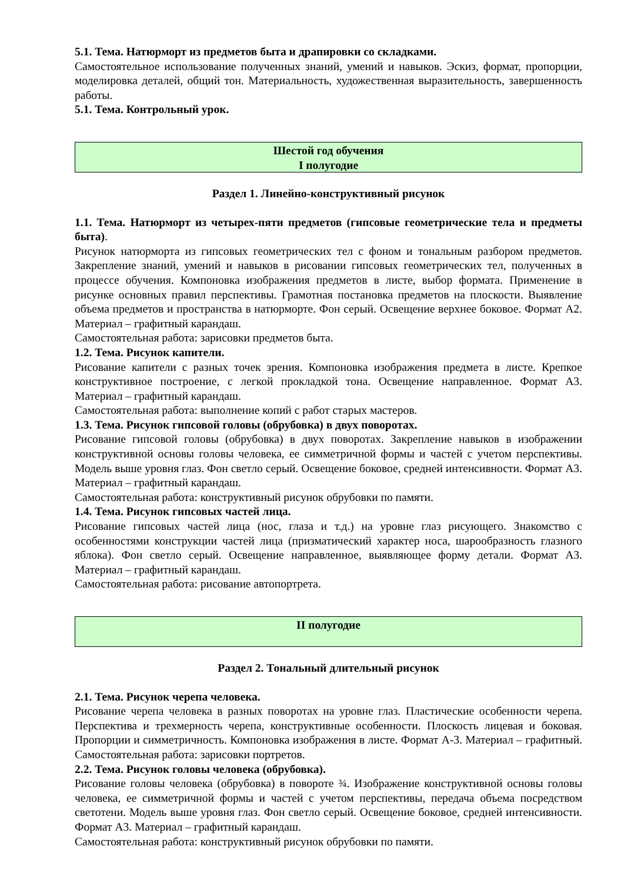5.1. Тема. Натюрморт из предметов быта и драпировки со складками.
Самостоятельное использование полученных знаний, умений и навыков. Эскиз, формат, пропорции, моделировка деталей, общий тон. Материальность, художественная выразительность, завершенность работы.
5.1. Тема. Контрольный урок.
Шестой год обучения
I полугодие
Раздел 1. Линейно-конструктивный рисунок
1.1. Тема. Натюрморт из четырех-пяти предметов (гипсовые геометрические тела и предметы быта).
Рисунок натюрморта из гипсовых геометрических тел с фоном и тональным разбором предметов. Закрепление знаний, умений и навыков в рисовании гипсовых геометрических тел, полученных в процессе обучения. Компоновка изображения предметов в листе, выбор формата. Применение в рисунке основных правил перспективы. Грамотная постановка предметов на плоскости. Выявление объема предметов и пространства в натюрморте. Фон серый. Освещение верхнее боковое. Формат А2. Материал – графитный карандаш.
Самостоятельная работа: зарисовки предметов быта.
1.2. Тема. Рисунок капители.
Рисование капители с разных точек зрения. Компоновка изображения предмета в листе. Крепкое конструктивное построение, с легкой прокладкой тона. Освещение направленное. Формат А3. Материал – графитный карандаш.
Самостоятельная работа: выполнение копий с работ старых мастеров.
1.3. Тема. Рисунок гипсовой головы (обрубовка) в двух поворотах.
Рисование гипсовой головы (обрубовка) в двух поворотах. Закрепление навыков в изображении конструктивной основы головы человека, ее симметричной формы и частей с учетом перспективы. Модель выше уровня глаз. Фон светло серый. Освещение боковое, средней интенсивности. Формат А3. Материал – графитный карандаш.
Самостоятельная работа: конструктивный рисунок обрубовки по памяти.
1.4. Тема. Рисунок гипсовых частей лица.
Рисование гипсовых частей лица (нос, глаза и т.д.) на уровне глаз рисующего. Знакомство с особенностями конструкции частей лица (призматический характер носа, шарообразность глазного яблока). Фон светло серый. Освещение направленное, выявляющее форму детали. Формат А3. Материал – графитный карандаш.
Самостоятельная работа: рисование автопортрета.
II полугодие
Раздел 2. Тональный длительный рисунок
2.1. Тема. Рисунок черепа человека.
Рисование черепа человека в разных поворотах на уровне глаз. Пластические особенности черепа. Перспектива и трехмерность черепа, конструктивные особенности. Плоскость лицевая и боковая. Пропорции и симметричность. Компоновка изображения в листе. Формат А-3. Материал – графитный. Самостоятельная работа: зарисовки портретов.
2.2. Тема. Рисунок головы человека (обрубовка).
Рисование головы человека (обрубовка) в повороте ¾. Изображение конструктивной основы головы человека, ее симметричной формы и частей с учетом перспективы, передача объема посредством светотени. Модель выше уровня глаз. Фон светло серый. Освещение боковое, средней интенсивности. Формат А3. Материал – графитный карандаш.
Самостоятельная работа: конструктивный рисунок обрубовки по памяти.